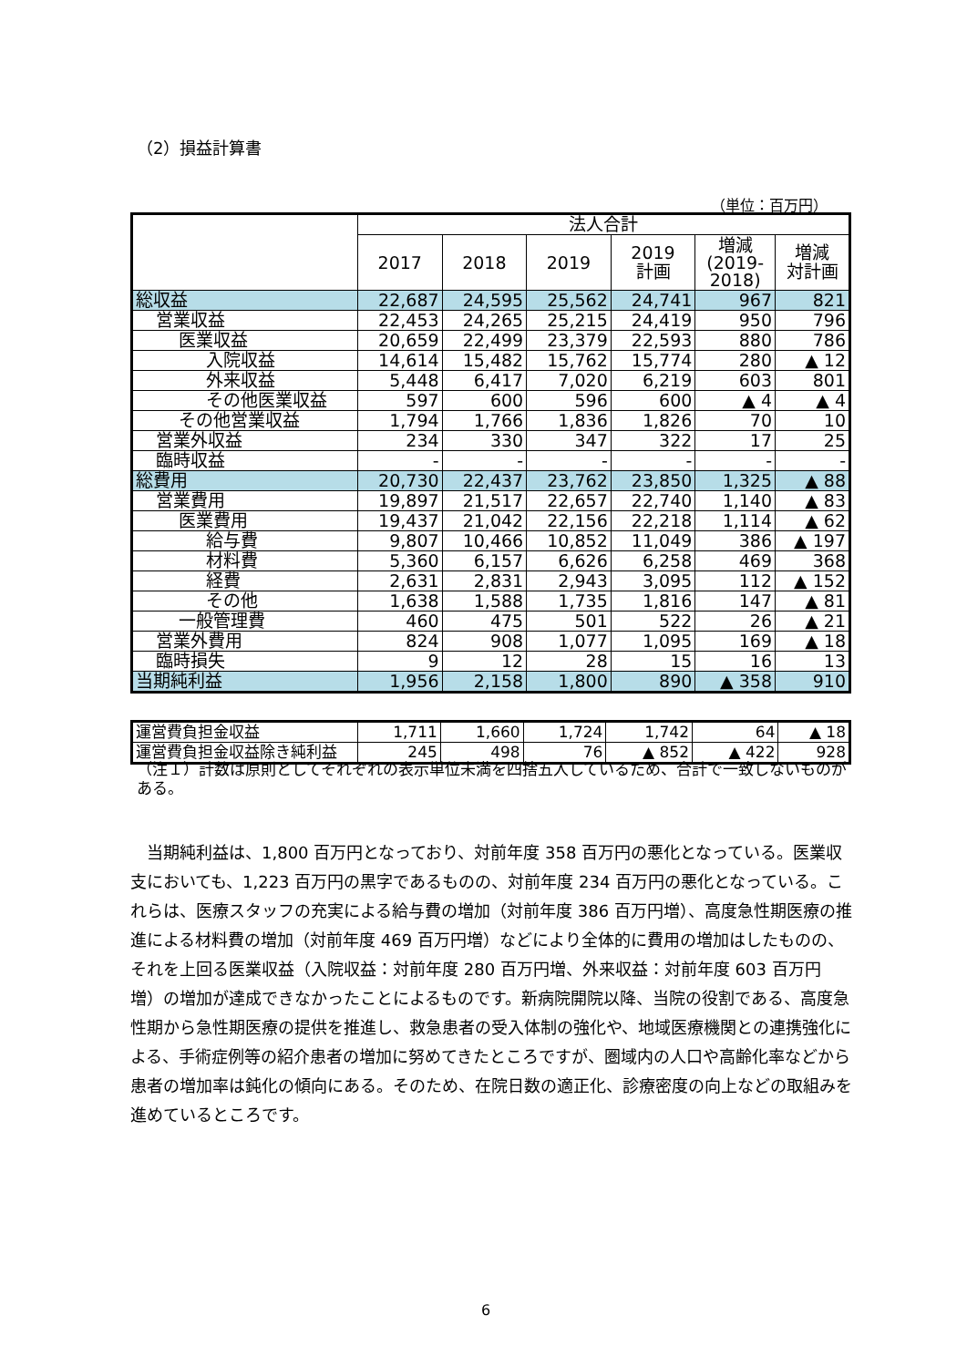（2）損益計算書
（単位：百万円）
| | 法人合計 | | | | | |
| --- | --- | --- | --- | --- | --- | --- |
| | 2017 | 2018 | 2019 | 2019 計画 | 増減 (2019- 2018) | 増減 対計画 |
| 総収益 | 22,687 | 24,595 | 25,562 | 24,741 | 967 | 821 |
| 営業収益 | 22,453 | 24,265 | 25,215 | 24,419 | 950 | 796 |
| 医業収益 | 20,659 | 22,499 | 23,379 | 22,593 | 880 | 786 |
| 入院収益 | 14,614 | 15,482 | 15,762 | 15,774 | 280 | ▲ 12 |
| 外来収益 | 5,448 | 6,417 | 7,020 | 6,219 | 603 | 801 |
| その他医業収益 | 597 | 600 | 596 | 600 | ▲ 4 | ▲ 4 |
| その他営業収益 | 1,794 | 1,766 | 1,836 | 1,826 | 70 | 10 |
| 営業外収益 | 234 | 330 | 347 | 322 | 17 | 25 |
| 臨時収益 | - | - | - | - | - | - |
| 総費用 | 20,730 | 22,437 | 23,762 | 23,850 | 1,325 | ▲ 88 |
| 営業費用 | 19,897 | 21,517 | 22,657 | 22,740 | 1,140 | ▲ 83 |
| 医業費用 | 19,437 | 21,042 | 22,156 | 22,218 | 1,114 | ▲ 62 |
| 給与費 | 9,807 | 10,466 | 10,852 | 11,049 | 386 | ▲ 197 |
| 材料費 | 5,360 | 6,157 | 6,626 | 6,258 | 469 | 368 |
| 経費 | 2,631 | 2,831 | 2,943 | 3,095 | 112 | ▲ 152 |
| その他 | 1,638 | 1,588 | 1,735 | 1,816 | 147 | ▲ 81 |
| 一般管理費 | 460 | 475 | 501 | 522 | 26 | ▲ 21 |
| 営業外費用 | 824 | 908 | 1,077 | 1,095 | 169 | ▲ 18 |
| 臨時損失 | 9 | 12 | 28 | 15 | 16 | 13 |
| 当期純利益 | 1,956 | 2,158 | 1,800 | 890 | ▲ 358 | 910 |
| 運営費負担金収益 | 1,711 | 1,660 | 1,724 | 1,742 | 64 | ▲ 18 |
| 運営費負担金収益除き純利益 | 245 | 498 | 76 | ▲ 852 | ▲ 422 | 928 |
（注１）計数は原則としてそれぞれの表示単位未満を四捨五入しているため、合計で一致しないものがある。
当期純利益は、1,800 百万円となっており、対前年度 358 百万円の悪化となっている。医業収支においても、1,223 百万円の黒字であるものの、対前年度 234 百万円の悪化となっている。これらは、医療スタッフの充実による給与費の増加（対前年度 386 百万円増）、高度急性期医療の推進による材料費の増加（対前年度 469 百万円増）などにより全体的に費用の増加はしたものの、それを上回る医業収益（入院収益：対前年度 280 百万円増、外来収益：対前年度 603 百万円増）の増加が達成できなかったことによるものです。新病院開院以降、当院の役割である、高度急性期から急性期医療の提供を推進し、救急患者の受入体制の強化や、地域医療機関との連携強化による、手術症例等の紹介患者の増加に努めてきたところですが、圏域内の人口や高齢化率などから患者の増加率は鈍化の傾向にある。そのため、在院日数の適正化、診療密度の向上などの取組みを進めているところです。
6